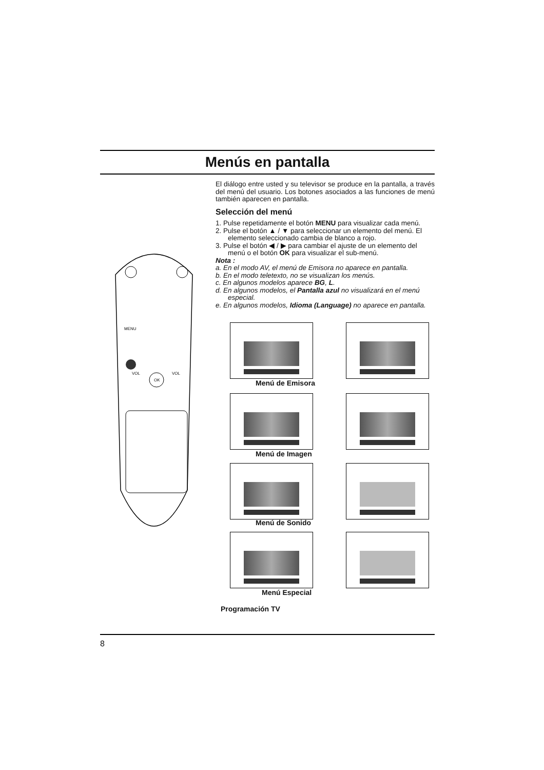Menús en pantalla
MENU
OK
VOL
VOL
El diálogo entre usted y su televisor se produce en la pantalla, a través del menú del usuario. Los botones asociados a las funciones de menú también aparecen en pantalla.
Selección del menú
1. Pulse repetidamente el botón MENU para visualizar cada menú.
2. Pulse el botón ▲ / ▼ para seleccionar un elemento del menú. El elemento seleccionado cambia de blanco a rojo.
3. Pulse el botón ◀ / ▶ para cambiar el ajuste de un elemento del menú o el botón OK para visualizar el sub-menú.
Nota :
a. En el modo AV, el menú de Emisora no aparece en pantalla.
b. En el modo teletexto, no se visualizan los menús.
c. En algunos modelos aparece BG, L.
d. En algunos modelos, el Pantalla azul no visualizará en el menú especial.
e. En algunos modelos, Idioma (Language) no aparece en pantalla.
Menú de Emisora
Menú de Imagen
Menú de Sonido
Menú Especial
Programación TV
8